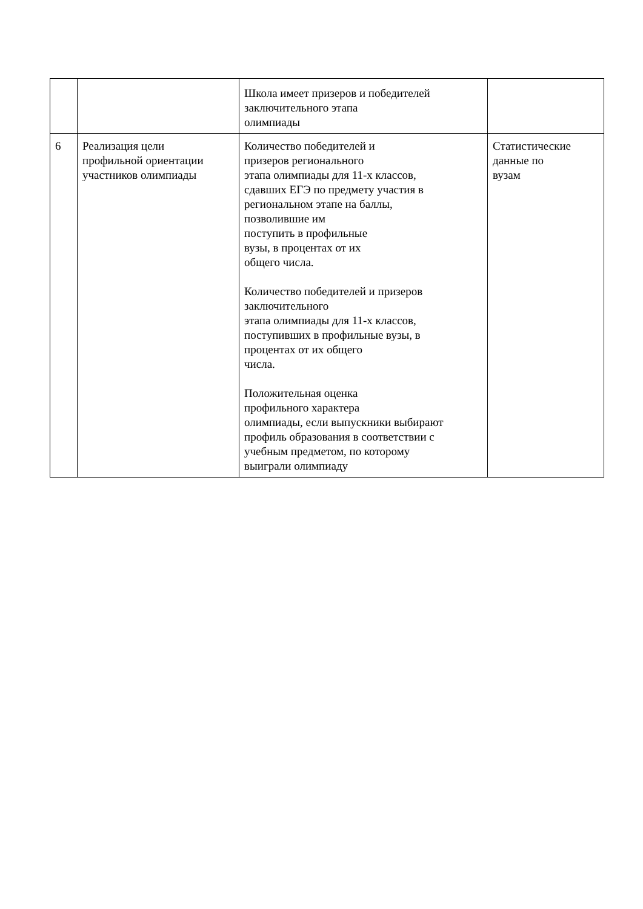| | | Школа имеет призеров и победителей заключительного этапа олимпиады | |
| 6 | Реализация цели профильной ориентации участников олимпиады | Количество победителей и призеров регионального этапа олимпиады для 11-х классов, сдавших ЕГЭ по предмету участия в региональном этапе на баллы, позволившие им поступить в профильные вузы, в процентах от их общего числа. Количество победителей и призеров заключительного этапа олимпиады для 11-х классов, поступивших в профильные вузы, в процентах от их общего числа. Положительная оценка профильного характера олимпиады, если выпускники выбирают профиль образования в соответствии с учебным предметом, по которому выиграли олимпиаду | Статистические данные по вузам |